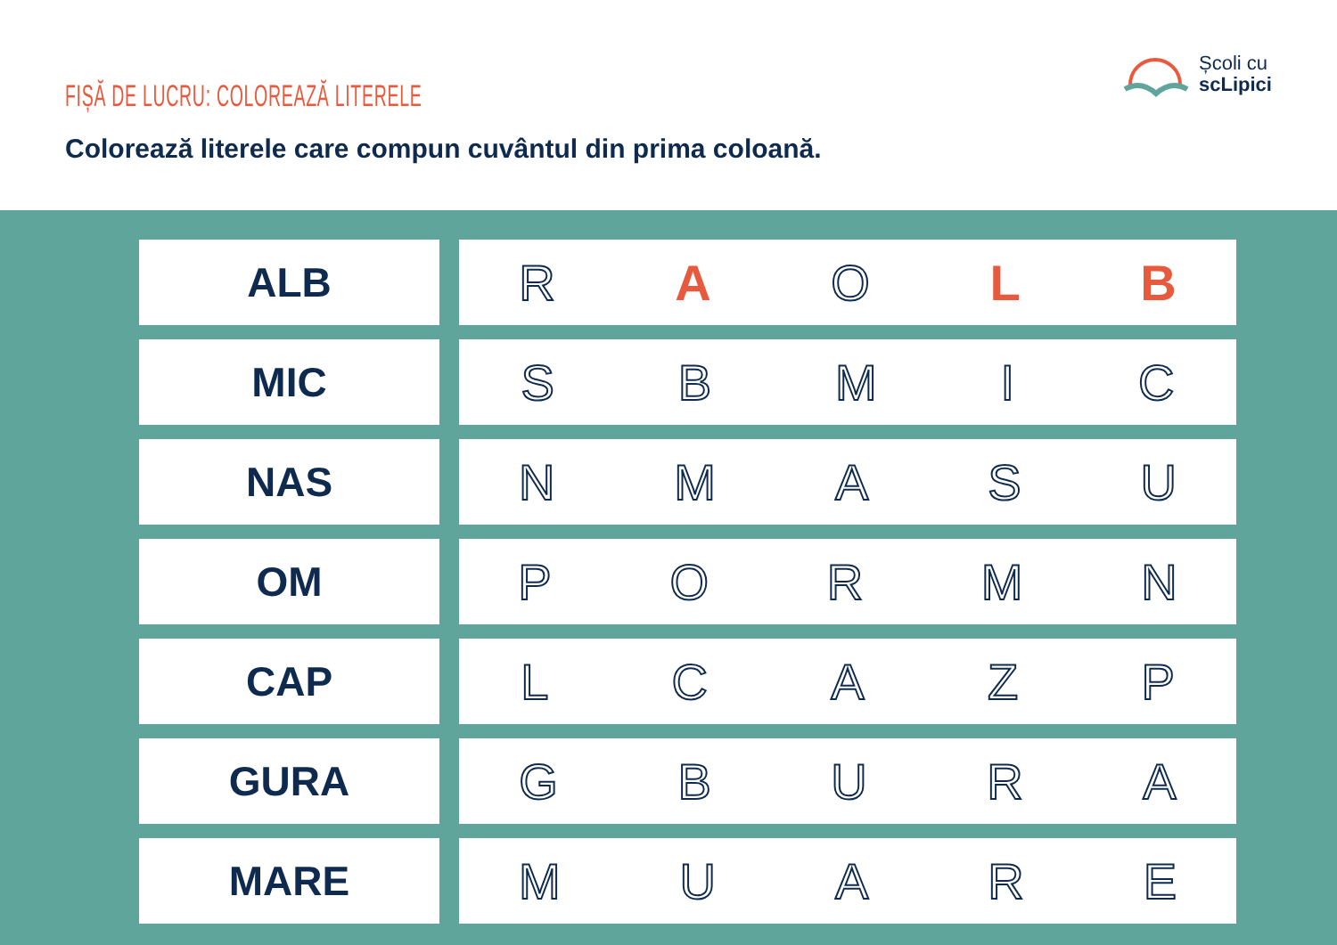FIȘĂ DE LUCRU: COLOREAZĂ LITERELE
Colorează literele care compun cuvântul din prima coloană.
Școli cu
scLipici
| ALB | R A O L B |
| MIC | S B M I C |
| NAS | N M A S U |
| OM | P O R M N |
| CAP | L C A Z P |
| GURA | G B U R A |
| MARE | M U A R E |